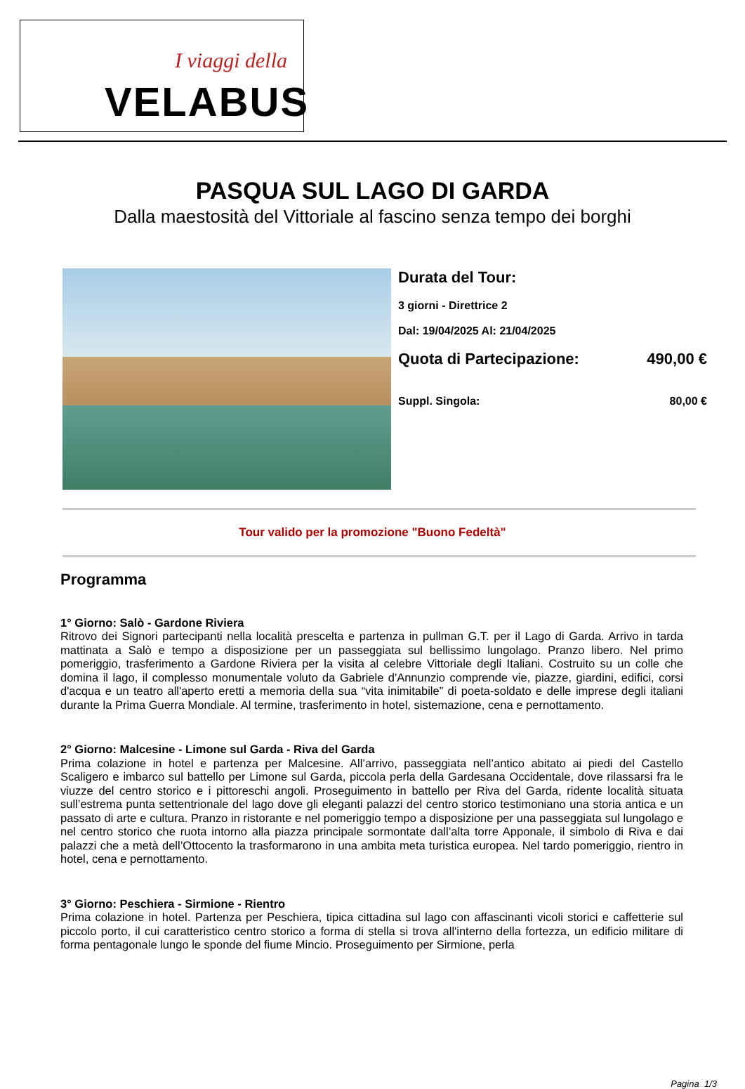I viaggi della
VELABUS
PASQUA SUL LAGO DI GARDA
Dalla maestosità del Vittoriale al fascino senza tempo dei borghi
Durata del Tour:
3 giorni - Direttrice 2
Dal: 19/04/2025 Al: 21/04/2025
Quota di Partecipazione: 490,00 €
Suppl. Singola: 80,00 €
Tour valido per la promozione "Buono Fedeltà"
Programma
1° Giorno: Salò - Gardone Riviera
Ritrovo dei Signori partecipanti nella località prescelta e partenza in pullman G.T. per il Lago di Garda. Arrivo in tarda mattinata a Salò e tempo a disposizione per un passeggiata sul bellissimo lungolago. Pranzo libero. Nel primo pomeriggio, trasferimento a Gardone Riviera per la visita al celebre Vittoriale degli Italiani. Costruito su un colle che domina il lago, il complesso monumentale voluto da Gabriele d'Annunzio comprende vie, piazze, giardini, edifici, corsi d'acqua e un teatro all'aperto eretti a memoria della sua “vita inimitabile” di poeta-soldato e delle imprese degli italiani durante la Prima Guerra Mondiale. Al termine, trasferimento in hotel, sistemazione, cena e pernottamento.
2° Giorno: Malcesine - Limone sul Garda - Riva del Garda
Prima colazione in hotel e partenza per Malcesine. All’arrivo, passeggiata nell’antico abitato ai piedi del Castello Scaligero e imbarco sul battello per Limone sul Garda, piccola perla della Gardesana Occidentale, dove rilassarsi fra le viuzze del centro storico e i pittoreschi angoli. Proseguimento in battello per Riva del Garda, ridente località situata sull’estrema punta settentrionale del lago dove gli eleganti palazzi del centro storico testimoniano una storia antica e un passato di arte e cultura. Pranzo in ristorante e nel pomeriggio tempo a disposizione per una passeggiata sul lungolago e nel centro storico che ruota intorno alla piazza principale sormontate dall’alta torre Apponale, il simbolo di Riva e dai palazzi che a metà dell’Ottocento la trasformarono in una ambita meta turistica europea. Nel tardo pomeriggio, rientro in hotel, cena e pernottamento.
3° Giorno: Peschiera - Sirmione - Rientro
Prima colazione in hotel. Partenza per Peschiera, tipica cittadina sul lago con affascinanti vicoli storici e caffetterie sul piccolo porto, il cui caratteristico centro storico a forma di stella si trova all'interno della fortezza, un edificio militare di forma pentagonale lungo le sponde del fiume Mincio. Proseguimento per Sirmione, perla
Pagina 1/3